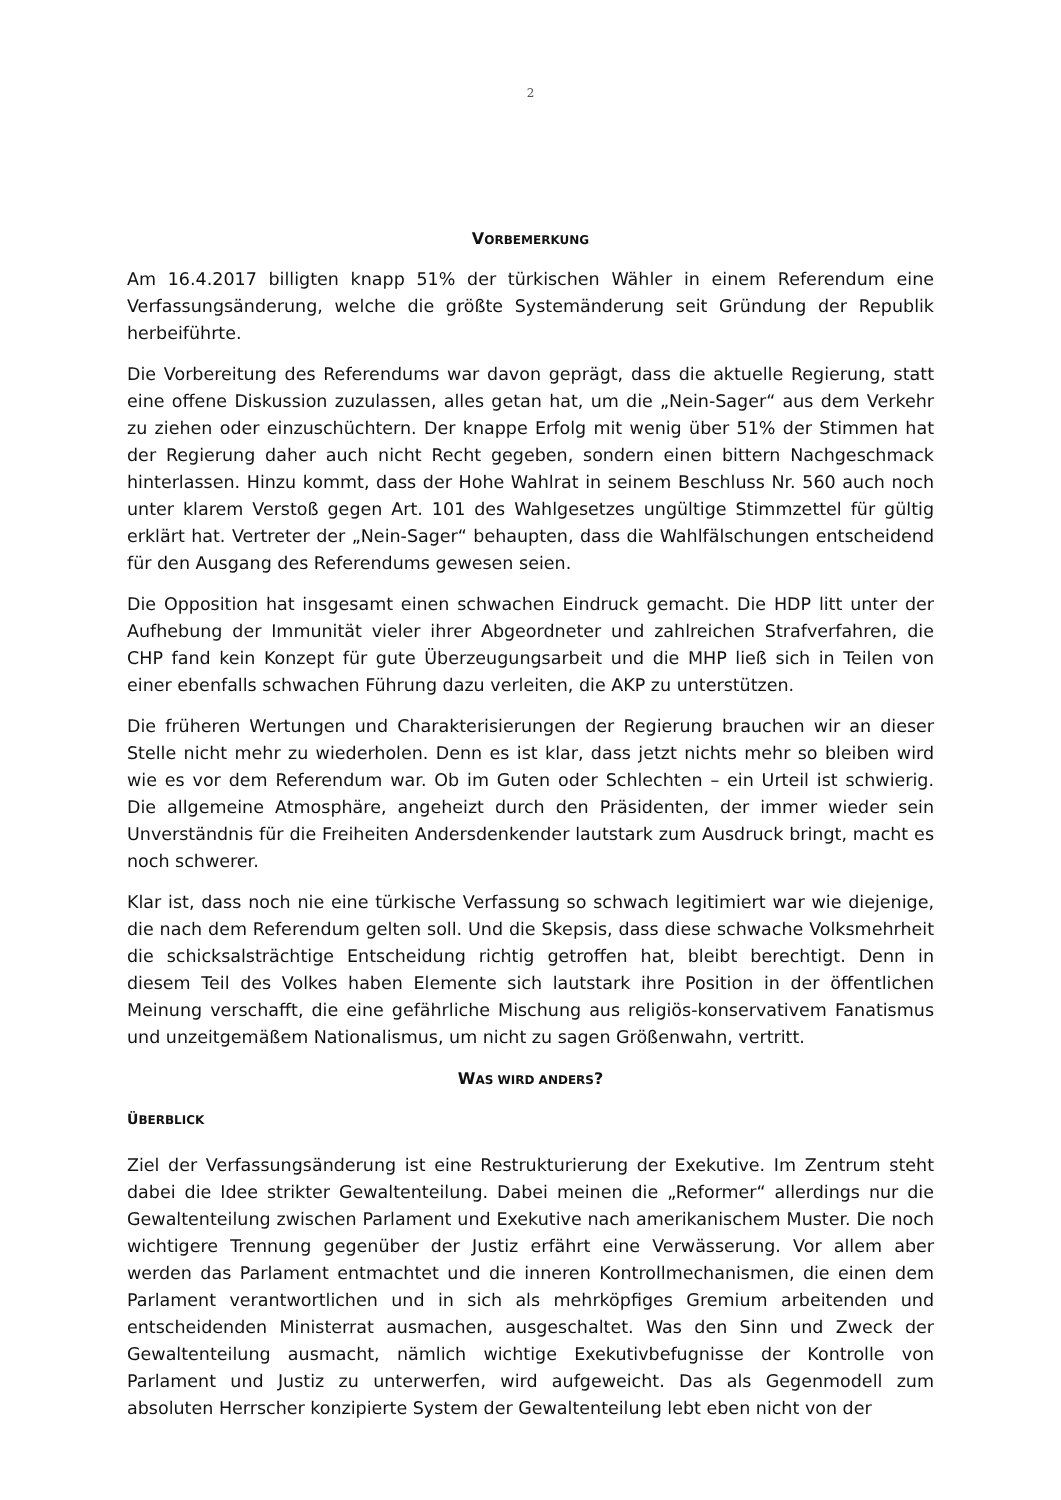2
VORBEMERKUNG
Am 16.4.2017 billigten knapp 51% der türkischen Wähler in einem Referendum eine Verfassungsänderung, welche die größte Systemänderung seit Gründung der Republik herbeiführte.
Die Vorbereitung des Referendums war davon geprägt, dass die aktuelle Regierung, statt eine offene Diskussion zuzulassen, alles getan hat, um die „Nein-Sager“ aus dem Verkehr zu ziehen oder einzuschüchtern. Der knappe Erfolg mit wenig über 51% der Stimmen hat der Regierung daher auch nicht Recht gegeben, sondern einen bittern Nachgeschmack hinterlassen. Hinzu kommt, dass der Hohe Wahlrat in seinem Beschluss Nr. 560 auch noch unter klarem Verstoß gegen Art. 101 des Wahlgesetzes ungültige Stimmzettel für gültig erklärt hat. Vertreter der „Nein-Sager“ behaupten, dass die Wahlfälschungen entscheidend für den Ausgang des Referendums gewesen seien.
Die Opposition hat insgesamt einen schwachen Eindruck gemacht. Die HDP litt unter der Aufhebung der Immunität vieler ihrer Abgeordneter und zahlreichen Strafverfahren, die CHP fand kein Konzept für gute Überzeugungsarbeit und die MHP ließ sich in Teilen von einer ebenfalls schwachen Führung dazu verleiten, die AKP zu unterstützen.
Die früheren Wertungen und Charakterisierungen der Regierung brauchen wir an dieser Stelle nicht mehr zu wiederholen. Denn es ist klar, dass jetzt nichts mehr so bleiben wird wie es vor dem Referendum war. Ob im Guten oder Schlechten – ein Urteil ist schwierig. Die allgemeine Atmosphäre, angeheizt durch den Präsidenten, der immer wieder sein Unverständnis für die Freiheiten Andersdenkender lautstark zum Ausdruck bringt, macht es noch schwerer.
Klar ist, dass noch nie eine türkische Verfassung so schwach legitimiert war wie diejenige, die nach dem Referendum gelten soll. Und die Skepsis, dass diese schwache Volksmehrheit die schicksalsträchtige Entscheidung richtig getroffen hat, bleibt berechtigt. Denn in diesem Teil des Volkes haben Elemente sich lautstark ihre Position in der öffentlichen Meinung verschafft, die eine gefährliche Mischung aus religiös-konservativem Fanatismus und unzeitgemäßem Nationalismus, um nicht zu sagen Größenwahn, vertritt.
WAS WIRD ANDERS?
ÜBERBLICK
Ziel der Verfassungsänderung ist eine Restrukturierung der Exekutive. Im Zentrum steht dabei die Idee strikter Gewaltenteilung. Dabei meinen die „Reformer“ allerdings nur die Gewaltenteilung zwischen Parlament und Exekutive nach amerikanischem Muster. Die noch wichtigere Trennung gegenüber der Justiz erfährt eine Verwässerung. Vor allem aber werden das Parlament entmachtet und die inneren Kontrollmechanismen, die einen dem Parlament verantwortlichen und in sich als mehrköpfiges Gremium arbeitenden und entscheidenden Ministerrat ausmachen, ausgeschaltet. Was den Sinn und Zweck der Gewaltenteilung ausmacht, nämlich wichtige Exekutivbefugnisse der Kontrolle von Parlament und Justiz zu unterwerfen, wird aufgeweicht. Das als Gegenmodell zum absoluten Herrscher konzipierte System der Gewaltenteilung lebt eben nicht von der